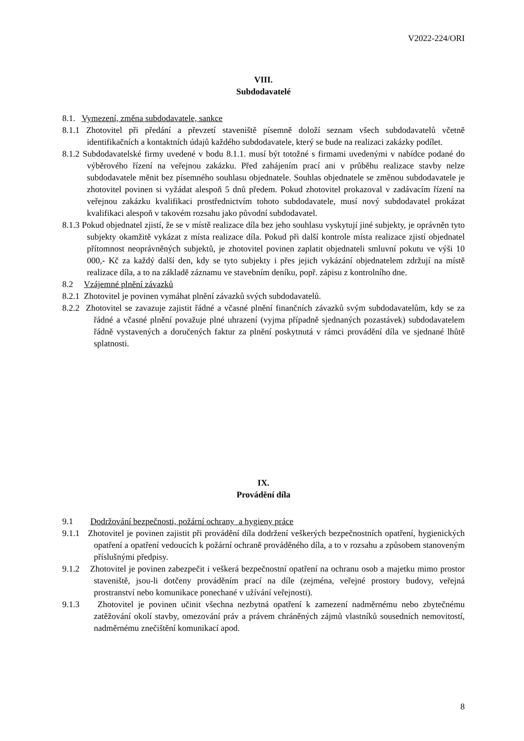V2022-224/ORI
VIII.
Subdodavatelé
8.1. Vymezení, změna subdodavatele, sankce
8.1.1 Zhotovitel při předání a převzetí staveniště písemně doloží seznam všech subdodavatelů včetně identifikačních a kontaktních údajů každého subdodavatele, který se bude na realizaci zakázky podílet.
8.1.2 Subdodavatelské firmy uvedené v bodu 8.1.1. musí být totožné s firmami uvedenými v nabídce podané do výběrového řízení na veřejnou zakázku. Před zahájením prací ani v průběhu realizace stavby nelze subdodavatele měnit bez písemného souhlasu objednatele. Souhlas objednatele se změnou subdodavatele je zhotovitel povinen si vyžádat alespoň 5 dnů předem. Pokud zhotovitel prokazoval v zadávacím řízení na veřejnou zakázku kvalifikaci prostřednictvím tohoto subdodavatele, musí nový subdodavatel prokázat kvalifikaci alespoň v takovém rozsahu jako původní subdodavatel.
8.1.3 Pokud objednatel zjistí, že se v místě realizace díla bez jeho souhlasu vyskytují jiné subjekty, je oprávněn tyto subjekty okamžitě vykázat z místa realizace díla. Pokud při další kontrole místa realizace zjistí objednatel přítomnost neoprávněných subjektů, je zhotovitel povinen zaplatit objednateli smluvní pokutu ve výši 10 000,- Kč za každý další den, kdy se tyto subjekty i přes jejich vykázání objednatelem zdržují na místě realizace díla, a to na základě záznamu ve stavebním deníku, popř. zápisu z kontrolního dne.
8.2 Vzájemné plnění závazků
8.2.1 Zhotovitel je povinen vymáhat plnění závazků svých subdodavatelů.
8.2.2 Zhotovitel se zavazuje zajistit řádné a včasné plnění finančních závazků svým subdodavatelům, kdy se za řádné a včasné plnění považuje plné uhrazení (vyjma případně sjednaných pozastávek) subdodavatelem řádně vystavených a doručených faktur za plnění poskytnutá v rámci provádění díla ve sjednané lhůtě splatnosti.
IX.
Provádění díla
9.1 Dodržování bezpečnosti, požární ochrany a hygieny práce
9.1.1 Zhotovitel je povinen zajistit při provádění díla dodržení veškerých bezpečnostních opatření, hygienických opatření a opatření vedoucích k požární ochraně prováděného díla, a to v rozsahu a způsobem stanoveným příslušnými předpisy.
9.1.2 Zhotovitel je povinen zabezpečit i veškerá bezpečnostní opatření na ochranu osob a majetku mimo prostor staveniště, jsou-li dotčeny prováděním prací na díle (zejména, veřejné prostory budovy, veřejná prostranství nebo komunikace ponechané v užívání veřejnosti).
9.1.3 Zhotovitel je povinen učinit všechna nezbytná opatření k zamezení nadměrnému nebo zbytečnému zatěžování okolí stavby, omezování práv a právem chráněných zájmů vlastníků sousedních nemovitostí, nadměrnému znečištění komunikací apod.
8